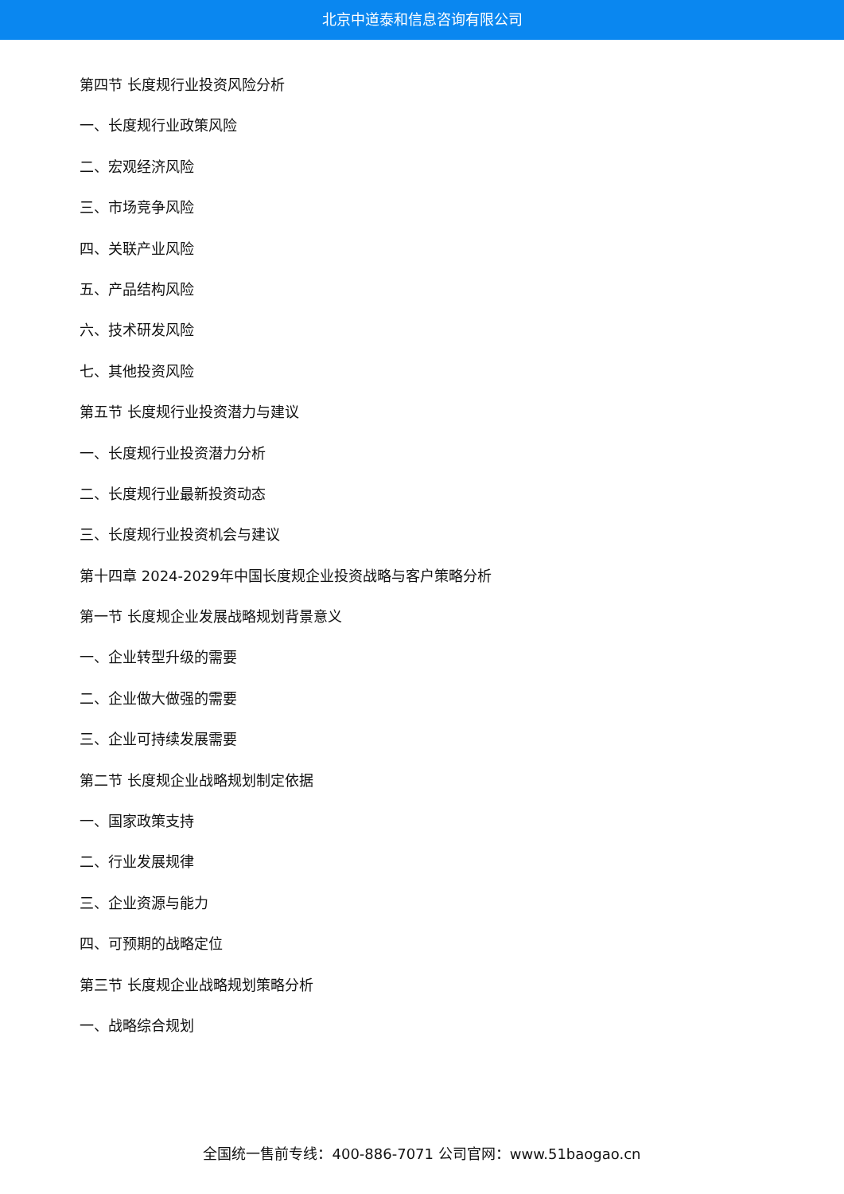北京中道泰和信息咨询有限公司
第四节 长度规行业投资风险分析
一、长度规行业政策风险
二、宏观经济风险
三、市场竞争风险
四、关联产业风险
五、产品结构风险
六、技术研发风险
七、其他投资风险
第五节 长度规行业投资潜力与建议
一、长度规行业投资潜力分析
二、长度规行业最新投资动态
三、长度规行业投资机会与建议
第十四章 2024-2029年中国长度规企业投资战略与客户策略分析
第一节 长度规企业发展战略规划背景意义
一、企业转型升级的需要
二、企业做大做强的需要
三、企业可持续发展需要
第二节 长度规企业战略规划制定依据
一、国家政策支持
二、行业发展规律
三、企业资源与能力
四、可预期的战略定位
第三节 长度规企业战略规划策略分析
一、战略综合规划
全国统一售前专线：400-886-7071 公司官网：www.51baogao.cn